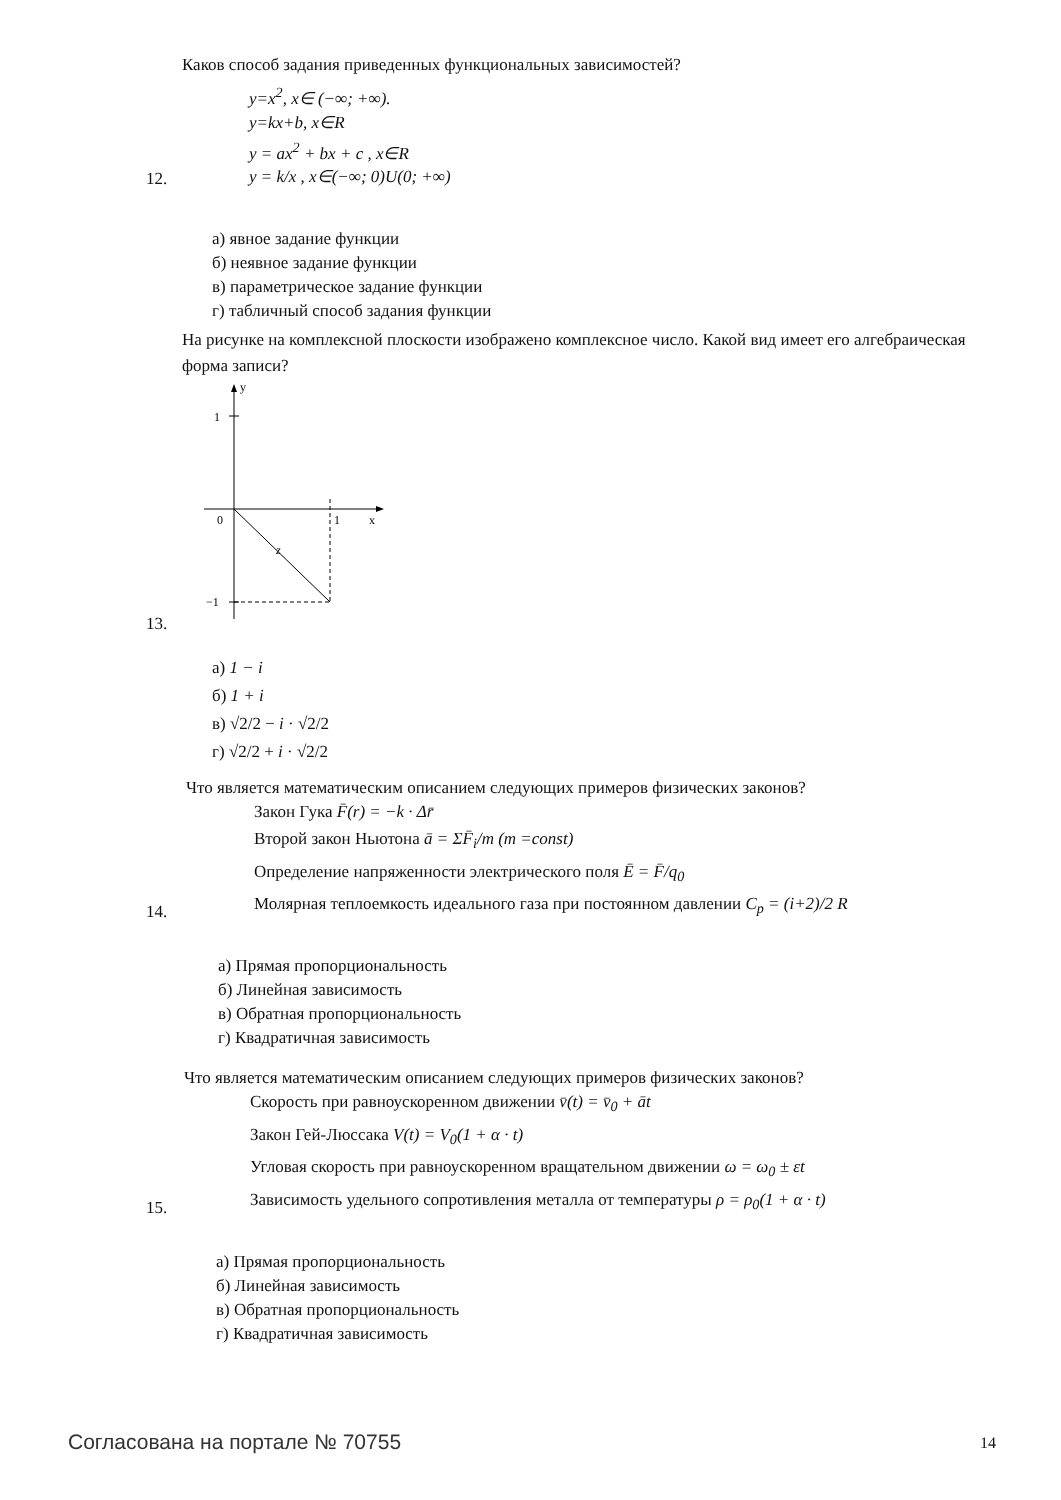Каков способ задания приведенных функциональных зависимостей?
12.
y=x<sup>2</sup>, x∈ (−∞; +∞).
y=kx+b, x∈R
y = ax<sup>2</sup> + bx + c , x∈R
y = k/x , x∈(−∞; 0)U(0; +∞)
а) явное задание функции
б) неявное задание функции
в) параметрическое задание функции
г) табличный способ задания функции
На рисунке на комплексной плоскости изображено комплексное число. Какой вид имеет его алгебраическая форма записи?
13.
y
1
0
1
x
−1
z
а) 1 − i
б) 1 + i
в) √2/2 − i · √2/2
г) √2/2 + i · √2/2
Что является математическим описанием следующих примеров физических законов?
14.
Закон Гука F̄(r) = −k · Δr̄
Второй закон Ньютона ā = ΣF̄<sub>i</sub>/m (m =const)
Определение напряженности электрического поля Ē = F̄/q<sub>0</sub>
Молярная теплоемкость идеального газа при постоянном давлении C<sub>p</sub> = (i+2)/2 R
а) Прямая пропорциональность
б) Линейная зависимость
в) Обратная пропорциональность
г) Квадратичная зависимость
Что является математическим описанием следующих примеров физических законов?
15.
Скорость при равноускоренном движении v̄(t) = v̄<sub>0</sub> + āt
Закон Гей-Люссака V(t) = V<sub>0</sub>(1 + α · t)
Угловая скорость при равноускоренном вращательном движении ω = ω<sub>0</sub> ± εt
Зависимость удельного сопротивления металла от температуры ρ = ρ<sub>0</sub>(1 + α · t)
а) Прямая пропорциональность
б) Линейная зависимость
в) Обратная пропорциональность
г) Квадратичная зависимость
Согласована на портале № 70755 14